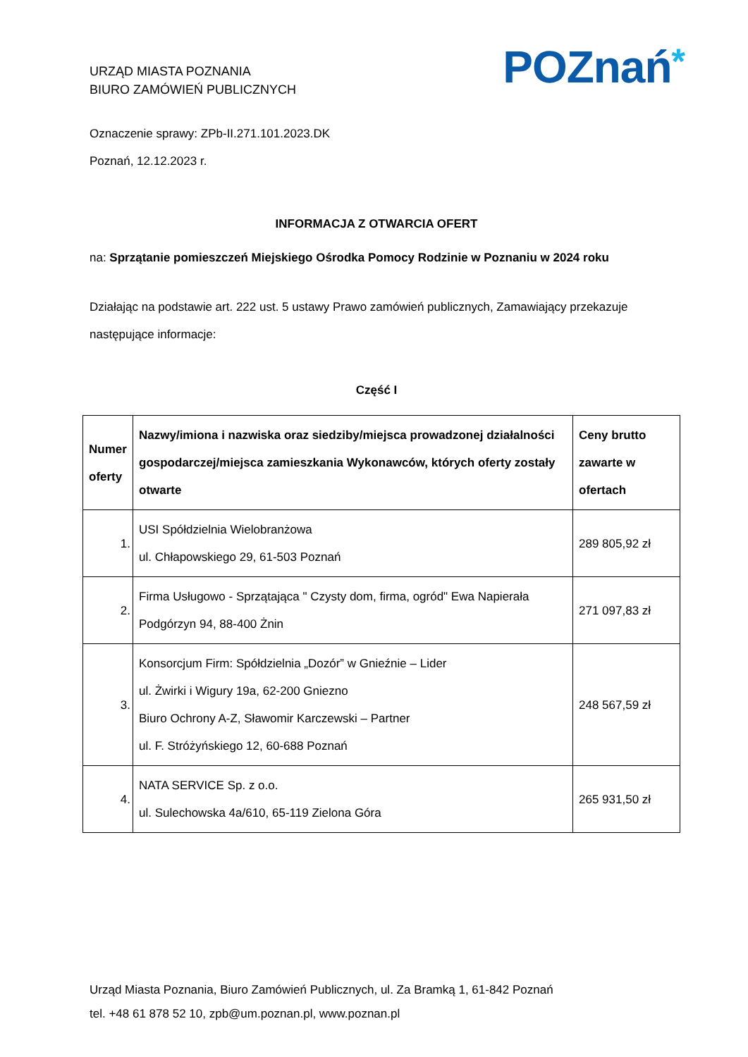URZĄD MIASTA POZNANIA
BIURO ZAMÓWIEŃ PUBLICZNYCH
POZnań*
Oznaczenie sprawy: ZPb-II.271.101.2023.DK
Poznań, 12.12.2023 r.
INFORMACJA Z OTWARCIA OFERT
na: Sprzątanie pomieszczeń Miejskiego Ośrodka Pomocy Rodzinie w Poznaniu w 2024 roku
Działając na podstawie art. 222 ust. 5 ustawy Prawo zamówień publicznych, Zamawiający przekazuje następujące informacje:
Część I
| Numer oferty | Nazwy/imiona i nazwiska oraz siedziby/miejsca prowadzonej działalności gospodarczej/miejsca zamieszkania Wykonawców, których oferty zostały otwarte | Ceny brutto zawarte w ofertach |
| --- | --- | --- |
| 1. | USI Spółdzielnia Wielobranżowa ul. Chłapowskiego 29, 61-503 Poznań | 289 805,92 zł |
| 2. | Firma Usługowo - Sprzątająca " Czysty dom, firma, ogród" Ewa Napierała Podgórzyn 94, 88-400 Żnin | 271 097,83 zł |
| 3. | Konsorcjum Firm: Spółdzielnia „Dozór” w Gnieźnie – Lider ul. Żwirki i Wigury 19a, 62-200 Gniezno Biuro Ochrony A-Z, Sławomir Karczewski – Partner ul. F. Stróżyńskiego 12, 60-688 Poznań | 248 567,59 zł |
| 4. | NATA SERVICE Sp. z o.o. ul. Sulechowska 4a/610, 65-119 Zielona Góra | 265 931,50 zł |
Urząd Miasta Poznania, Biuro Zamówień Publicznych, ul. Za Bramką 1, 61-842 Poznań
tel. +48 61 878 52 10, zpb@um.poznan.pl, www.poznan.pl